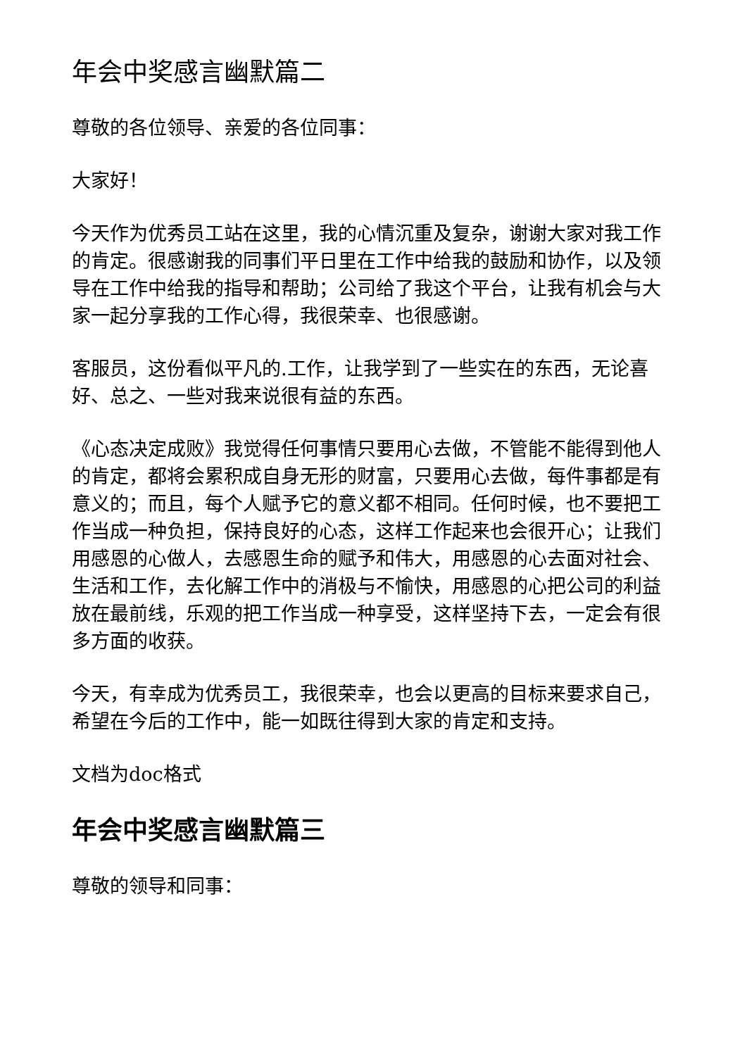年会中奖感言幽默篇二
尊敬的各位领导、亲爱的各位同事：
大家好！
今天作为优秀员工站在这里，我的心情沉重及复杂，谢谢大家对我工作的肯定。很感谢我的同事们平日里在工作中给我的鼓励和协作，以及领导在工作中给我的指导和帮助；公司给了我这个平台，让我有机会与大家一起分享我的工作心得，我很荣幸、也很感谢。
客服员，这份看似平凡的.工作，让我学到了一些实在的东西，无论喜好、总之、一些对我来说很有益的东西。
《心态决定成败》我觉得任何事情只要用心去做，不管能不能得到他人的肯定，都将会累积成自身无形的财富，只要用心去做，每件事都是有意义的；而且，每个人赋予它的意义都不相同。任何时候，也不要把工作当成一种负担，保持良好的心态，这样工作起来也会很开心；让我们用感恩的心做人，去感恩生命的赋予和伟大，用感恩的心去面对社会、生活和工作，去化解工作中的消极与不愉快，用感恩的心把公司的利益放在最前线，乐观的把工作当成一种享受，这样坚持下去，一定会有很多方面的收获。
今天，有幸成为优秀员工，我很荣幸，也会以更高的目标来要求自己，希望在今后的工作中，能一如既往得到大家的肯定和支持。
文档为doc格式
年会中奖感言幽默篇三
尊敬的领导和同事：